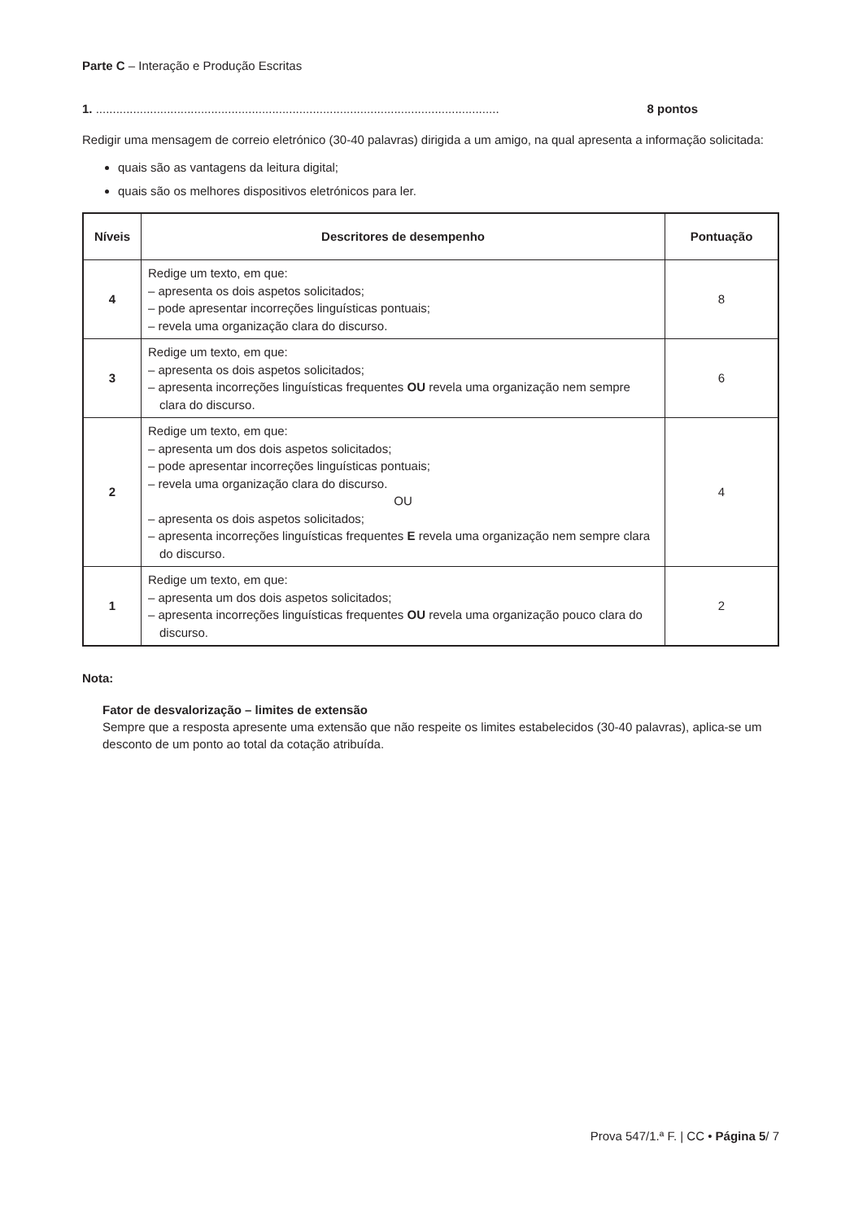Parte C – Interação e Produção Escritas
1. ....................................................................................................................... 8 pontos
Redigir uma mensagem de correio eletrónico (30-40 palavras) dirigida a um amigo, na qual apresenta a informação solicitada:
quais são as vantagens da leitura digital;
quais são os melhores dispositivos eletrónicos para ler.
| Níveis | Descritores de desempenho | Pontuação |
| --- | --- | --- |
| 4 | Redige um texto, em que: – apresenta os dois aspetos solicitados; – pode apresentar incorreções linguísticas pontuais; – revela uma organização clara do discurso. | 8 |
| 3 | Redige um texto, em que: – apresenta os dois aspetos solicitados; – apresenta incorreções linguísticas frequentes OU revela uma organização nem sempre clara do discurso. | 6 |
| 2 | Redige um texto, em que: – apresenta um dos dois aspetos solicitados; – pode apresentar incorreções linguísticas pontuais; – revela uma organização clara do discurso. OU – apresenta os dois aspetos solicitados; – apresenta incorreções linguísticas frequentes E revela uma organização nem sempre clara do discurso. | 4 |
| 1 | Redige um texto, em que: – apresenta um dos dois aspetos solicitados; – apresenta incorreções linguísticas frequentes OU revela uma organização pouco clara do discurso. | 2 |
Nota:
Fator de desvalorização – limites de extensão
Sempre que a resposta apresente uma extensão que não respeite os limites estabelecidos (30-40 palavras), aplica-se um desconto de um ponto ao total da cotação atribuída.
Prova 547/1.ª F. | CC • Página 5/ 7